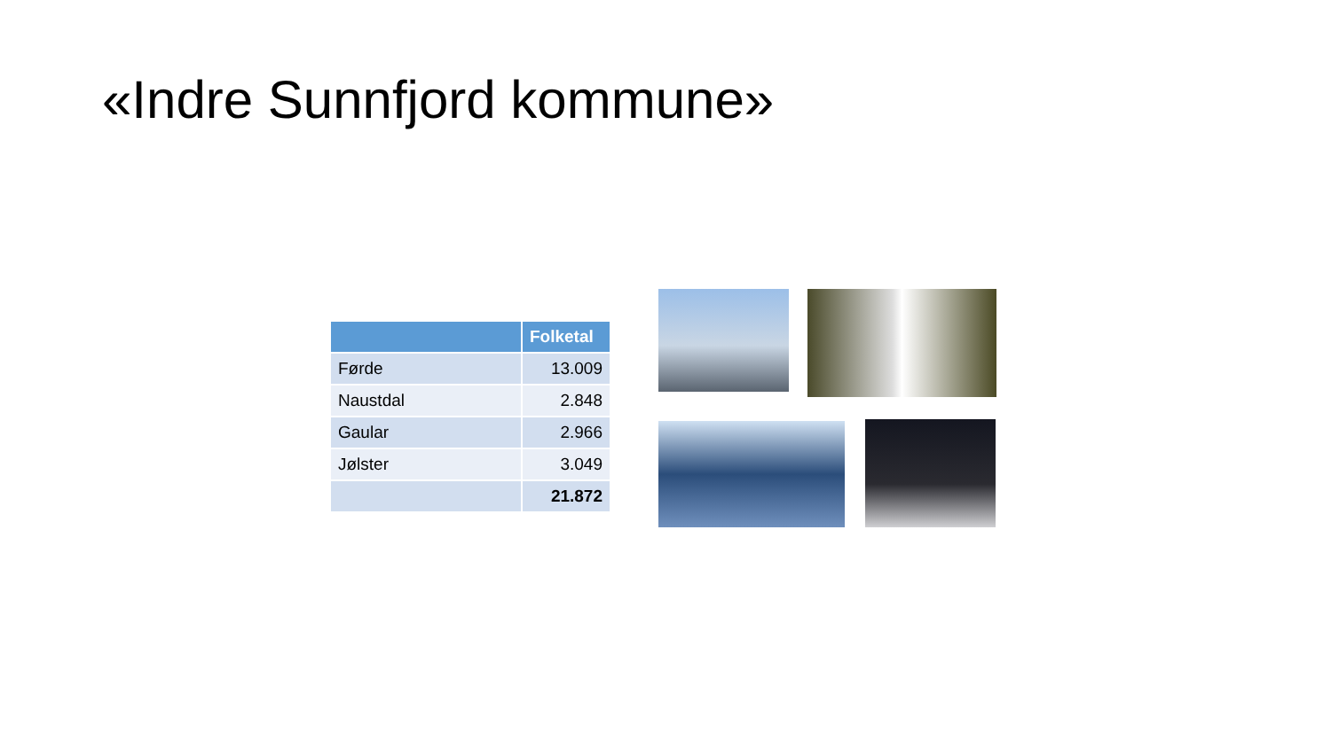«Indre Sunnfjord kommune»
| | Folketal |
| --- | --- |
| Førde | 13.009 |
| Naustdal | 2.848 |
| Gaular | 2.966 |
| Jølster | 3.049 |
| | 21.872 |